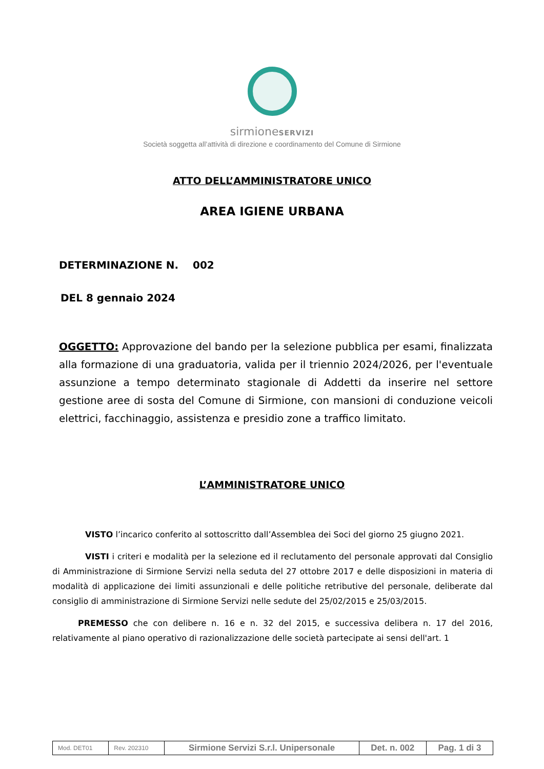sirmioneSERVIZI
Società soggetta all’attività di direzione e coordinamento del Comune di Sirmione
ATTO DELL’AMMINISTRATORE UNICO
AREA IGIENE URBANA
DETERMINAZIONE N. 002
DEL 8 gennaio 2024
OGGETTO: Approvazione del bando per la selezione pubblica per esami, finalizzata alla formazione di una graduatoria, valida per il triennio 2024/2026, per l'eventuale assunzione a tempo determinato stagionale di Addetti da inserire nel settore gestione aree di sosta del Comune di Sirmione, con mansioni di conduzione veicoli elettrici, facchinaggio, assistenza e presidio zone a traffico limitato.
L’AMMINISTRATORE UNICO
VISTO l’incarico conferito al sottoscritto dall’Assemblea dei Soci del giorno 25 giugno 2021.
VISTI i criteri e modalità per la selezione ed il reclutamento del personale approvati dal Consiglio di Amministrazione di Sirmione Servizi nella seduta del 27 ottobre 2017 e delle disposizioni in materia di modalità di applicazione dei limiti assunzionali e delle politiche retributive del personale, deliberate dal consiglio di amministrazione di Sirmione Servizi nelle sedute del 25/02/2015 e 25/03/2015.
PREMESSO che con delibere n. 16 e n. 32 del 2015, e successiva delibera n. 17 del 2016, relativamente al piano operativo di razionalizzazione delle società partecipate ai sensi dell'art. 1
| Mod. DET01 | Rev. 202310 | Sirmione Servizi S.r.l. Unipersonale | Det. n. 002 | Pag. 1 di 3 |